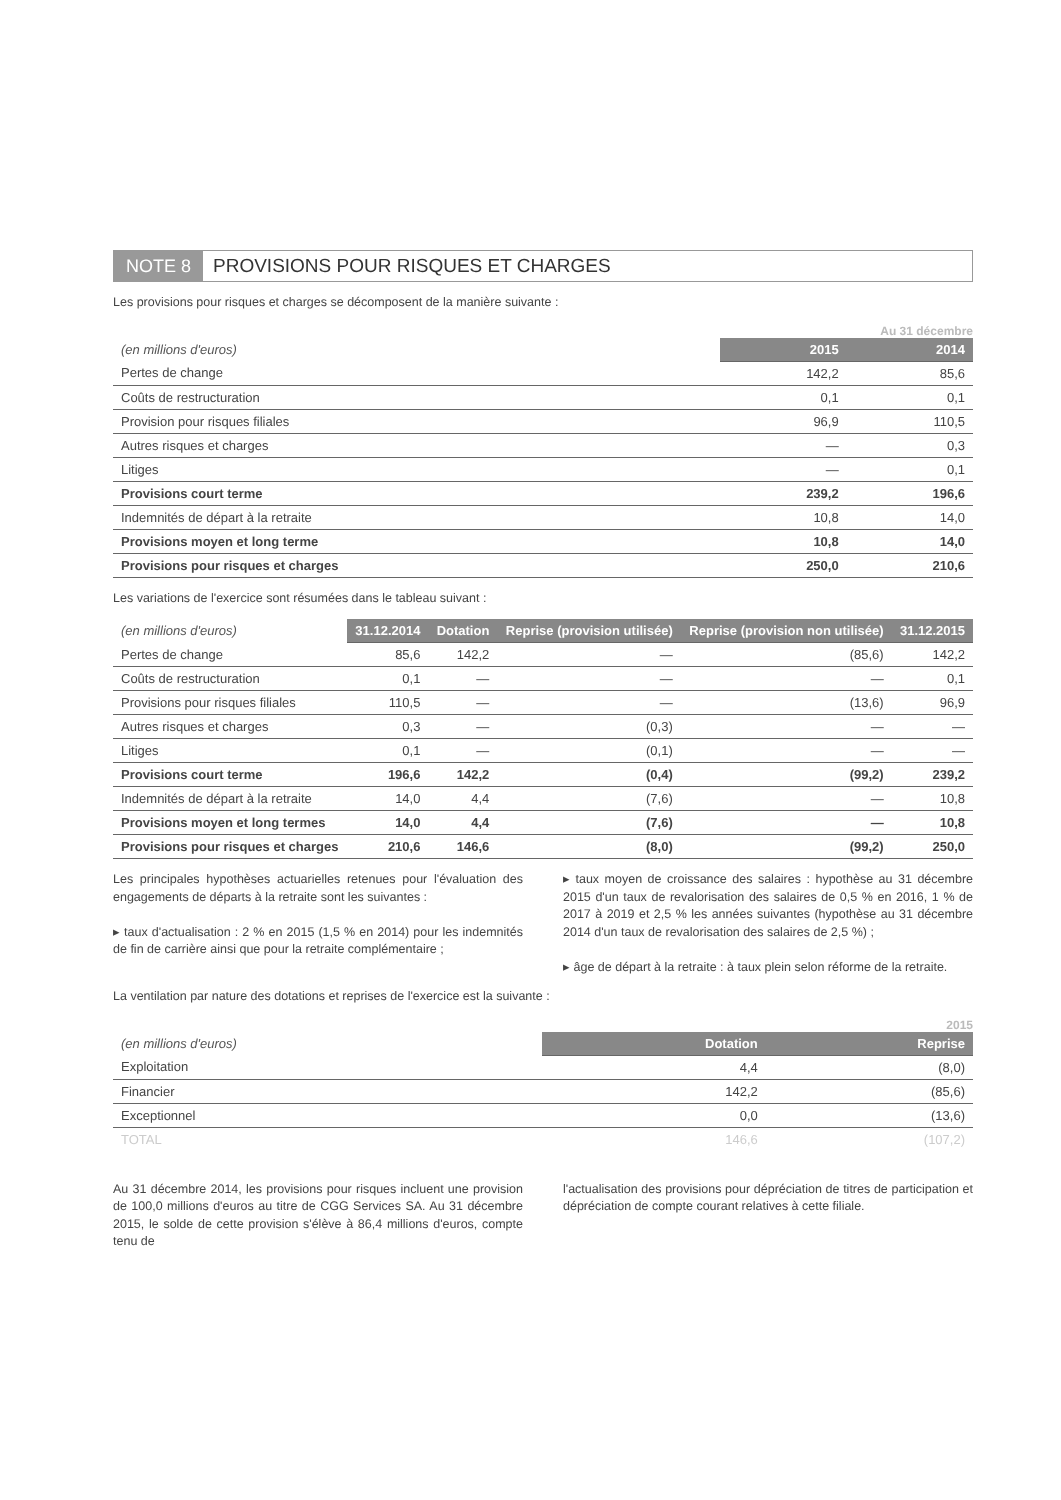NOTE 8 PROVISIONS POUR RISQUES ET CHARGES
Les provisions pour risques et charges se décomposent de la manière suivante :
Au 31 décembre
| (en millions d'euros) | 2015 | 2014 |
| --- | --- | --- |
| Pertes de change | 142,2 | 85,6 |
| Coûts de restructuration | 0,1 | 0,1 |
| Provision pour risques filiales | 96,9 | 110,5 |
| Autres risques et charges | — | 0,3 |
| Litiges | — | 0,1 |
| Provisions court terme | 239,2 | 196,6 |
| Indemnités de départ à la retraite | 10,8 | 14,0 |
| Provisions moyen et long terme | 10,8 | 14,0 |
| Provisions pour risques et charges | 250,0 | 210,6 |
Les variations de l'exercice sont résumées dans le tableau suivant :
| (en millions d'euros) | 31.12.2014 | Dotation | Reprise (provision utilisée) | Reprise (provision non utilisée) | 31.12.2015 |
| --- | --- | --- | --- | --- | --- |
| Pertes de change | 85,6 | 142,2 | — | (85,6) | 142,2 |
| Coûts de restructuration | 0,1 | — | — | — | 0,1 |
| Provisions pour risques filiales | 110,5 | — | — | (13,6) | 96,9 |
| Autres risques et charges | 0,3 | — | (0,3) | — | — |
| Litiges | 0,1 | — | (0,1) | — | — |
| Provisions court terme | 196,6 | 142,2 | (0,4) | (99,2) | 239,2 |
| Indemnités de départ à la retraite | 14,0 | 4,4 | (7,6) | — | 10,8 |
| Provisions moyen et long termes | 14,0 | 4,4 | (7,6) | — | 10,8 |
| Provisions pour risques et charges | 210,6 | 146,6 | (8,0) | (99,2) | 250,0 |
Les principales hypothèses actuarielles retenues pour l'évaluation des engagements de départs à la retraite sont les suivantes :
▸ taux d'actualisation : 2 % en 2015 (1,5 % en 2014) pour les indemnités de fin de carrière ainsi que pour la retraite complémentaire ;
▸ taux moyen de croissance des salaires : hypothèse au 31 décembre 2015 d'un taux de revalorisation des salaires de 0,5 % en 2016, 1 % de 2017 à 2019 et 2,5 % les années suivantes (hypothèse au 31 décembre 2014 d'un taux de revalorisation des salaires de 2,5 %) ;
▸ âge de départ à la retraite : à taux plein selon réforme de la retraite.
La ventilation par nature des dotations et reprises de l'exercice est la suivante :
2015
| (en millions d'euros) | Dotation | Reprise |
| --- | --- | --- |
| Exploitation | 4,4 | (8,0) |
| Financier | 142,2 | (85,6) |
| Exceptionnel | 0,0 | (13,6) |
| TOTAL | 146,6 | (107,2) |
Au 31 décembre 2014, les provisions pour risques incluent une provision de 100,0 millions d'euros au titre de CGG Services SA. Au 31 décembre 2015, le solde de cette provision s'élève à 86,4 millions d'euros, compte tenu de
l'actualisation des provisions pour dépréciation de titres de participation et dépréciation de compte courant relatives à cette filiale.